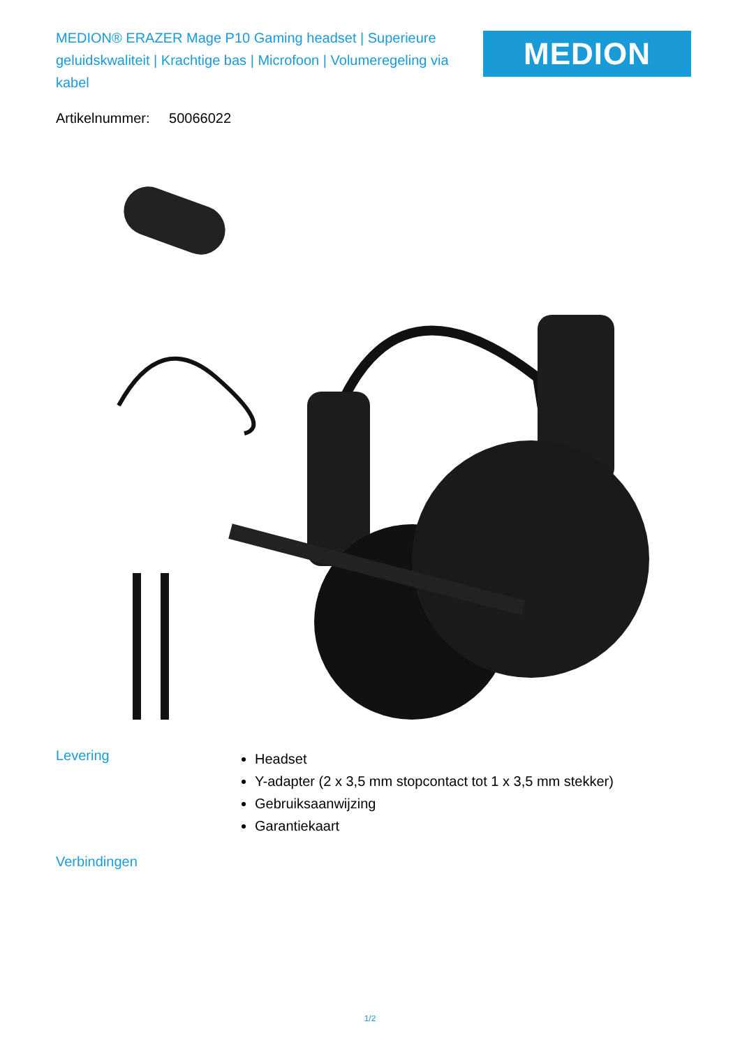MEDION® ERAZER Mage P10 Gaming headset | Superieure geluidskwaliteit | Krachtige bas | Microfoon | Volumeregeling via kabel
MEDION
Artikelnummer: 50066022
Levering
Headset
Y-adapter (2 x 3,5 mm stopcontact tot 1 x 3,5 mm stekker)
Gebruiksaanwijzing
Garantiekaart
Verbindingen
1/2